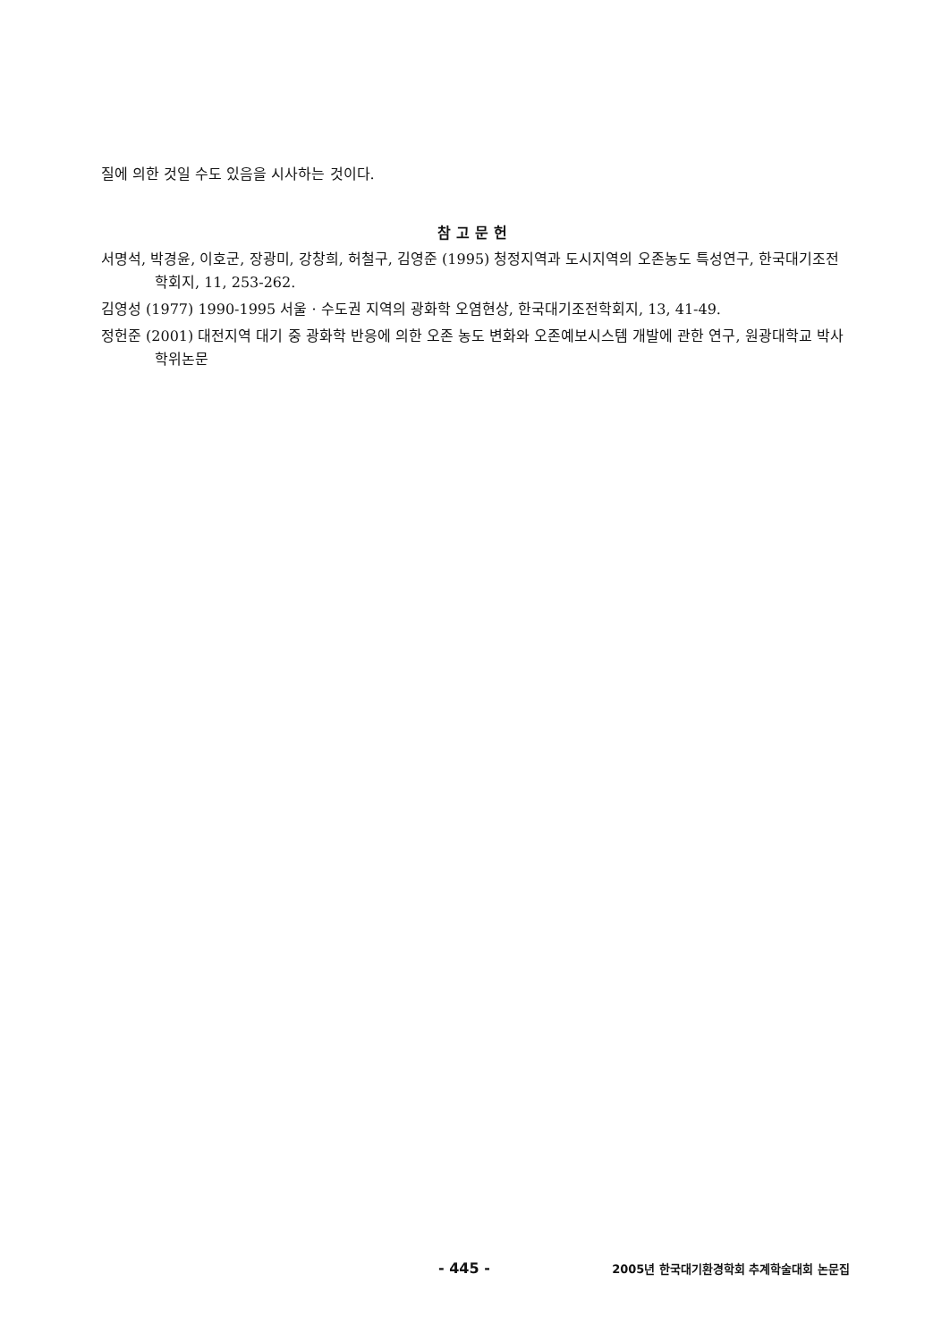질에 의한 것일 수도 있음을 시사하는 것이다.
참고문헌
서명석, 박경윤, 이호군, 장광미, 강창희, 허철구, 김영준 (1995) 청정지역과 도시지역의 오존농도 특성연구, 한국대기조전학회지, 11, 253-262.
김영성 (1977) 1990-1995 서울 · 수도권 지역의 광화학 오염현상, 한국대기조전학회지, 13, 41-49.
정헌준 (2001) 대전지역 대기 중 광화학 반응에 의한 오존 농도 변화와 오존예보시스템 개발에 관한 연구, 원광대학교 박사학위논문
- 445 - 2005년 한국대기환경학회 추계학술대회 논문집